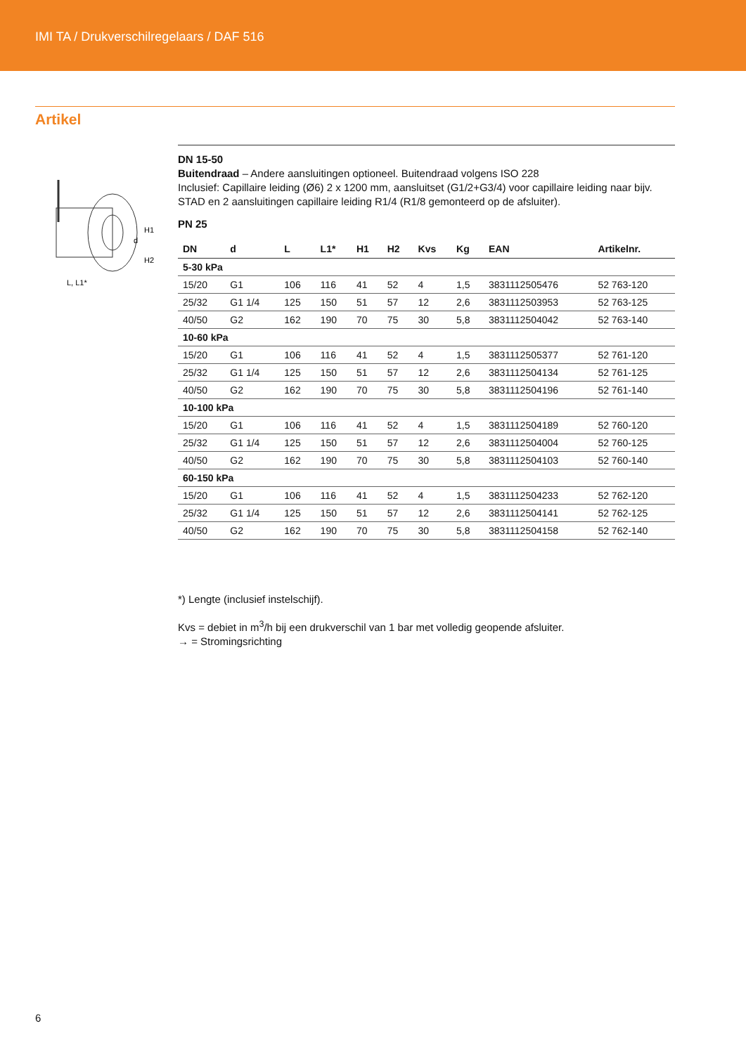IMI TA / Drukverschilregelaars / DAF 516
Artikel
H1
d
H2
L, L1*
DN 15-50
Buitendraad – Andere aansluitingen optioneel. Buitendraad volgens ISO 228
Inclusief: Capillaire leiding (Ø6) 2 x 1200 mm, aansluitset (G1/2+G3/4) voor capillaire leiding naar bijv. STAD en 2 aansluitingen capillaire leiding R1/4 (R1/8 gemonteerd op de afsluiter).
PN 25
| DN | d | L | L1* | H1 | H2 | Kvs | Kg | EAN | Artikelnr. |
| --- | --- | --- | --- | --- | --- | --- | --- | --- | --- |
| 5-30 kPa | | | | | | | | | |
| 15/20 | G1 | 106 | 116 | 41 | 52 | 4 | 1,5 | 3831112505476 | 52 763-120 |
| 25/32 | G1 1/4 | 125 | 150 | 51 | 57 | 12 | 2,6 | 3831112503953 | 52 763-125 |
| 40/50 | G2 | 162 | 190 | 70 | 75 | 30 | 5,8 | 3831112504042 | 52 763-140 |
| 10-60 kPa | | | | | | | | | |
| 15/20 | G1 | 106 | 116 | 41 | 52 | 4 | 1,5 | 3831112505377 | 52 761-120 |
| 25/32 | G1 1/4 | 125 | 150 | 51 | 57 | 12 | 2,6 | 3831112504134 | 52 761-125 |
| 40/50 | G2 | 162 | 190 | 70 | 75 | 30 | 5,8 | 3831112504196 | 52 761-140 |
| 10-100 kPa | | | | | | | | | |
| 15/20 | G1 | 106 | 116 | 41 | 52 | 4 | 1,5 | 3831112504189 | 52 760-120 |
| 25/32 | G1 1/4 | 125 | 150 | 51 | 57 | 12 | 2,6 | 3831112504004 | 52 760-125 |
| 40/50 | G2 | 162 | 190 | 70 | 75 | 30 | 5,8 | 3831112504103 | 52 760-140 |
| 60-150 kPa | | | | | | | | | |
| 15/20 | G1 | 106 | 116 | 41 | 52 | 4 | 1,5 | 3831112504233 | 52 762-120 |
| 25/32 | G1 1/4 | 125 | 150 | 51 | 57 | 12 | 2,6 | 3831112504141 | 52 762-125 |
| 40/50 | G2 | 162 | 190 | 70 | 75 | 30 | 5,8 | 3831112504158 | 52 762-140 |
*) Lengte (inclusief instelschijf).
Kvs = debiet in m<sup>3</sup>/h bij een drukverschil van 1 bar met volledig geopende afsluiter.
→ = Stromingsrichting
6